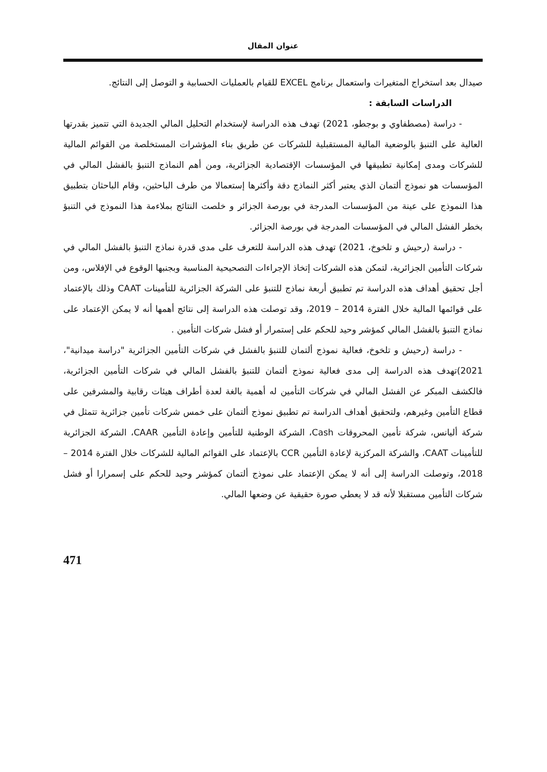عنوان المقال
صيدال بعد استخراج المتغيرات واستعمال برنامج EXCEL للقيام بالعمليات الحسابية و التوصل إلى النتائج.
الدراسات السابقة :
- دراسة (مصطفاوي و بوجطو، 2021) تهدف هذه الدراسة لإستخدام التحليل المالي الجديدة التي تتميز بقدرتها العالية على التنبؤ بالوضعية المالية المستقبلية للشركات عن طريق بناء المؤشرات المستخلصة من القوائم المالية للشركات ومدى إمكانية تطبيقها في المؤسسات الإقتصادية الجزائرية، ومن أهم النماذج التنبؤ بالفشل المالي في المؤسسات هو نموذج ألتمان الذي يعتبر أكثر النماذج دقة وأكثرها إستعمالا من طرف الباحثين، وقام الباحثان بتطبيق هذا النموذج على عينة من المؤسسات المدرجة في بورصة الجزائر و خلصت النتائج بملاءمة هذا النموذج في التنبؤ بخطر الفشل المالي في المؤسسات المدرجة في بورصة الجزائر.
- دراسة (رحيش و تلخوخ، 2021) تهدف هذه الدراسة للتعرف على مدى قدرة نماذج التنبؤ بالفشل المالي في شركات التأمين الجزائرية، لتمكن هذه الشركات إتخاذ الإجراءات التصحيحية المناسبة وبجنبها الوقوع في الإفلاس، ومن أجل تحقيق أهداف هذه الدراسة تم تطبيق أربعة نماذج للتنبؤ على الشركة الجزائرية للتأمينات CAAT وذلك بالإعتماد على قوائمها المالية خلال الفترة 2014 – 2019، وقد توصلت هذه الدراسة إلى نتائج أهمها أنه لا يمكن الإعتماد على نماذج التنبؤ بالفشل المالي كمؤشر وحيد للحكم على إستمرار أو فشل شركات التأمين .
- دراسة (رحيش و تلخوخ، فعالية نموذج ألتمان للتنبؤ بالفشل في شركات التأمين الجزائرية "دراسة ميدانية"، 2021)تهدف هذه الدراسة إلى مدى فعالية نموذج ألتمان للتنبؤ بالفشل المالي في شركات التأمين الجزائرية، فالكشف المبكر عن الفشل المالي في شركات التأمين له أهمية بالغة لعدة أطراف هيئات رقابية والمشرفين على قطاع التأمين وغيرهم، ولتحقيق أهداف الدراسة تم تطبيق نموذج ألتمان على خمس شركات تأمين جزائرية تتمثل في شركة أليانس، شركة تأمين المحروقات Cash، الشركة الوطنية للتأمين وإعادة التأمين CAAR، الشركة الجزائرية للتأمينات CAAT، والشركة المركزية لإعادة التأمين CCR بالإعتماد على القوائم المالية للشركات خلال الفترة 2014 – 2018، وتوصلت الدراسة إلى أنه لا يمكن الإعتماد على نموذج ألتمان كمؤشر وحيد للحكم على إسمرارا أو فشل شركات التأمين مستقبلا لأنه قد لا يعطي صورة حقيقية عن وضعها المالي.
471